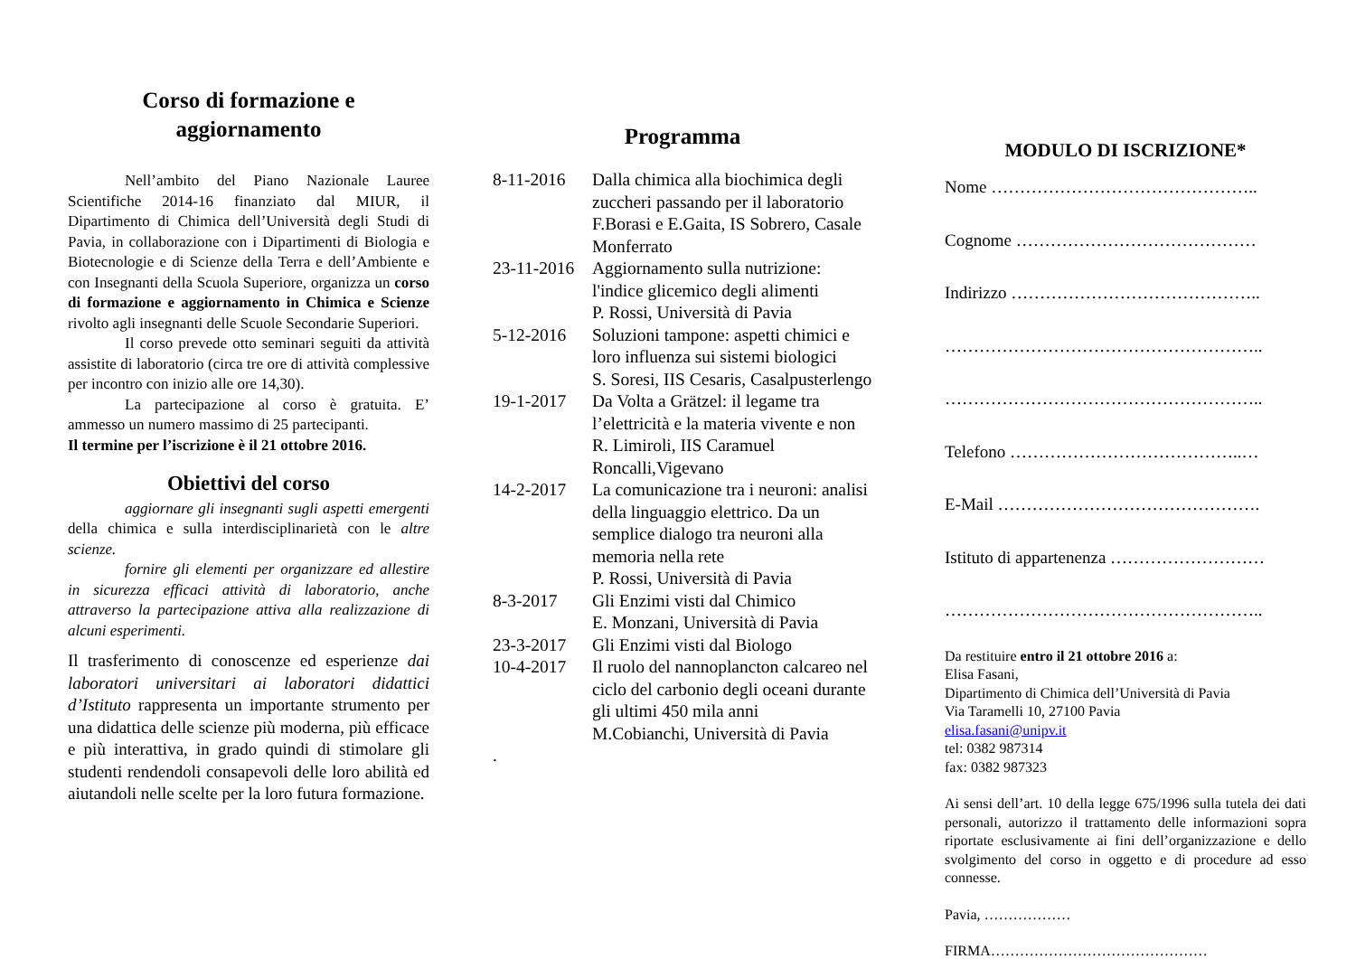Corso di formazione e
aggiornamento
Nell’ambito del Piano Nazionale Lauree Scientifiche 2014-16 finanziato dal MIUR, il Dipartimento di Chimica dell’Università degli Studi di Pavia, in collaborazione con i Dipartimenti di Biologia e Biotecnologie e di Scienze della Terra e dell’Ambiente e con Insegnanti della Scuola Superiore, organizza un corso di formazione e aggiornamento in Chimica e Scienze rivolto agli insegnanti delle Scuole Secondarie Superiori.
Il corso prevede otto seminari seguiti da attività assistite di laboratorio (circa tre ore di attività complessive per incontro con inizio alle ore 14,30).
La partecipazione al corso è gratuita. E’ ammesso un numero massimo di 25 partecipanti.
Il termine per l’iscrizione è il 21 ottobre 2016.
Obiettivi del corso
aggiornare gli insegnanti sugli aspetti emergenti della chimica e sulla interdisciplinarietà con le altre scienze.
fornire gli elementi per organizzare ed allestire in sicurezza efficaci attività di laboratorio, anche attraverso la partecipazione attiva alla realizzazione di alcuni esperimenti.
Il trasferimento di conoscenze ed esperienze dai laboratori universitari ai laboratori didattici d’Istituto rappresenta un importante strumento per una didattica delle scienze più moderna, più efficace e più interattiva, in grado quindi di stimolare gli studenti rendendoli consapevoli delle loro abilità ed aiutandoli nelle scelte per la loro futura formazione.
Programma
8-11-2016 Dalla chimica alla biochimica degli zuccheri passando per il laboratorio
F.Borasi e E.Gaita, IS Sobrero, Casale Monferrato
23-11-2016 Aggiornamento sulla nutrizione: l'indice glicemico degli alimenti
P. Rossi, Università di Pavia
5-12-2016 Soluzioni tampone: aspetti chimici e loro influenza sui sistemi biologici
S. Soresi, IIS Cesaris, Casalpusterlengo
19-1-2017 Da Volta a Grätzel: il legame tra l’elettricità e la materia vivente e non
R. Limiroli, IIS Caramuel Roncalli,Vigevano
14-2-2017 La comunicazione tra i neuroni: analisi della linguaggio elettrico. Da un semplice dialogo tra neuroni alla memoria nella rete
P. Rossi, Università di Pavia
8-3-2017 Gli Enzimi visti dal Chimico
E. Monzani, Università di Pavia
23-3-2017 Gli Enzimi visti dal Biologo
10-4-2017 Il ruolo del nannoplancton calcareo nel ciclo del carbonio degli oceani durante gli ultimi 450 mila anni
M.Cobianchi, Università di Pavia
.
MODULO DI ISCRIZIONE*
Nome ………………………………………..
Cognome ……………………………………
Indirizzo ……………………………………..
………………………………………………..
………………………………………………..
Telefono …………………………………..…
E-Mail ……………………………………….
Istituto di appartenenza ………………………
………………………………………………..
Da restituire entro il 21 ottobre 2016 a:
Elisa Fasani,
Dipartimento di Chimica dell’Università di Pavia
Via Taramelli 10, 27100 Pavia
elisa.fasani@unipv.it
tel: 0382 987314
fax: 0382 987323
Ai sensi dell’art. 10 della legge 675/1996 sulla tutela dei dati personali, autorizzo il trattamento delle informazioni sopra riportate esclusivamente ai fini dell’organizzazione e dello svolgimento del corso in oggetto e di procedure ad esso connesse.
Pavia, ………………
FIRMA………………………………………